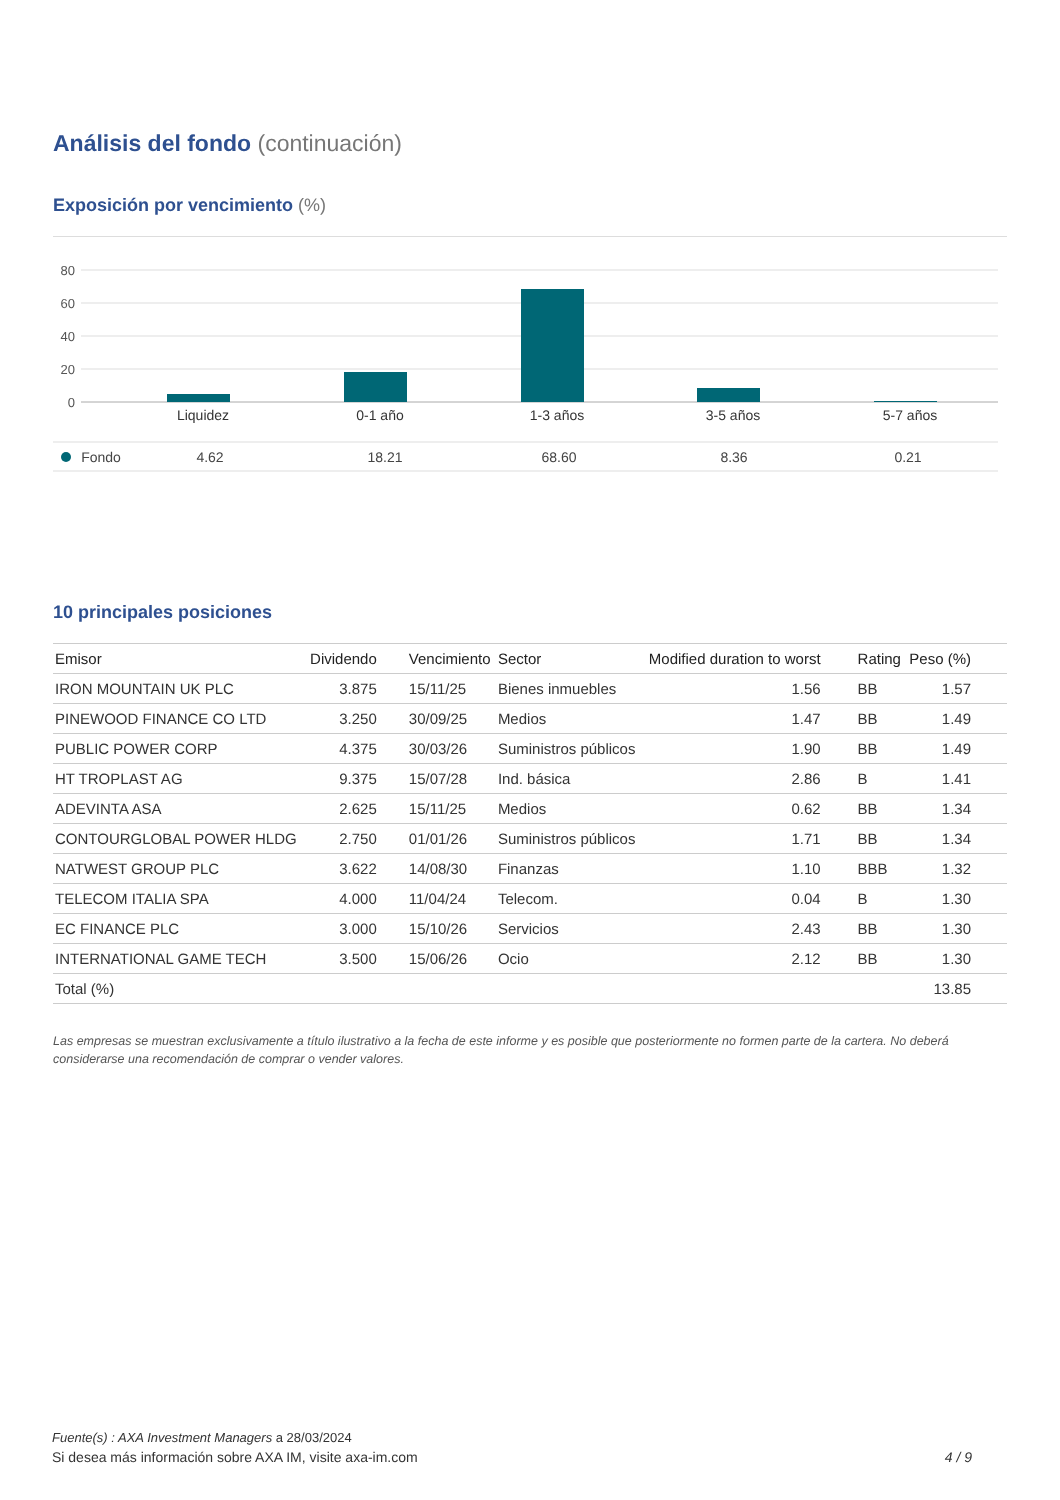Análisis del fondo (continuación)
Exposición por vencimiento (%)
80
60
40
20
0
Liquidez
0-1 año
1-3 años
3-5 años
5-7 años
Fondo
4.62
18.21
68.60
8.36
0.21
10 principales posiciones
| Emisor | Dividendo | Vencimiento | Sector | Modified duration to worst | Rating | Peso (%) | |
| --- | --- | --- | --- | --- | --- | --- | --- |
| IRON MOUNTAIN UK PLC | 3.875 | 15/11/25 | Bienes inmuebles | 1.56 | BB | 1.57 | |
| PINEWOOD FINANCE CO LTD | 3.250 | 30/09/25 | Medios | 1.47 | BB | 1.49 | |
| PUBLIC POWER CORP | 4.375 | 30/03/26 | Suministros públicos | 1.90 | BB | 1.49 | |
| HT TROPLAST AG | 9.375 | 15/07/28 | Ind. básica | 2.86 | B | 1.41 | |
| ADEVINTA ASA | 2.625 | 15/11/25 | Medios | 0.62 | BB | 1.34 | |
| CONTOURGLOBAL POWER HLDG | 2.750 | 01/01/26 | Suministros públicos | 1.71 | BB | 1.34 | |
| NATWEST GROUP PLC | 3.622 | 14/08/30 | Finanzas | 1.10 | BBB | 1.32 | |
| TELECOM ITALIA SPA | 4.000 | 11/04/24 | Telecom. | 0.04 | B | 1.30 | |
| EC FINANCE PLC | 3.000 | 15/10/26 | Servicios | 2.43 | BB | 1.30 | |
| INTERNATIONAL GAME TECH | 3.500 | 15/06/26 | Ocio | 2.12 | BB | 1.30 | |
| Total (%) | | | | | | 13.85 | |
Las empresas se muestran exclusivamente a título ilustrativo a la fecha de este informe y es posible que posteriormente no formen parte de la cartera. No deberá considerarse una recomendación de comprar o vender valores.
Fuente(s) : AXA Investment Managers a 28/03/2024
Si desea más información sobre AXA IM, visite axa-im.com 4 / 9